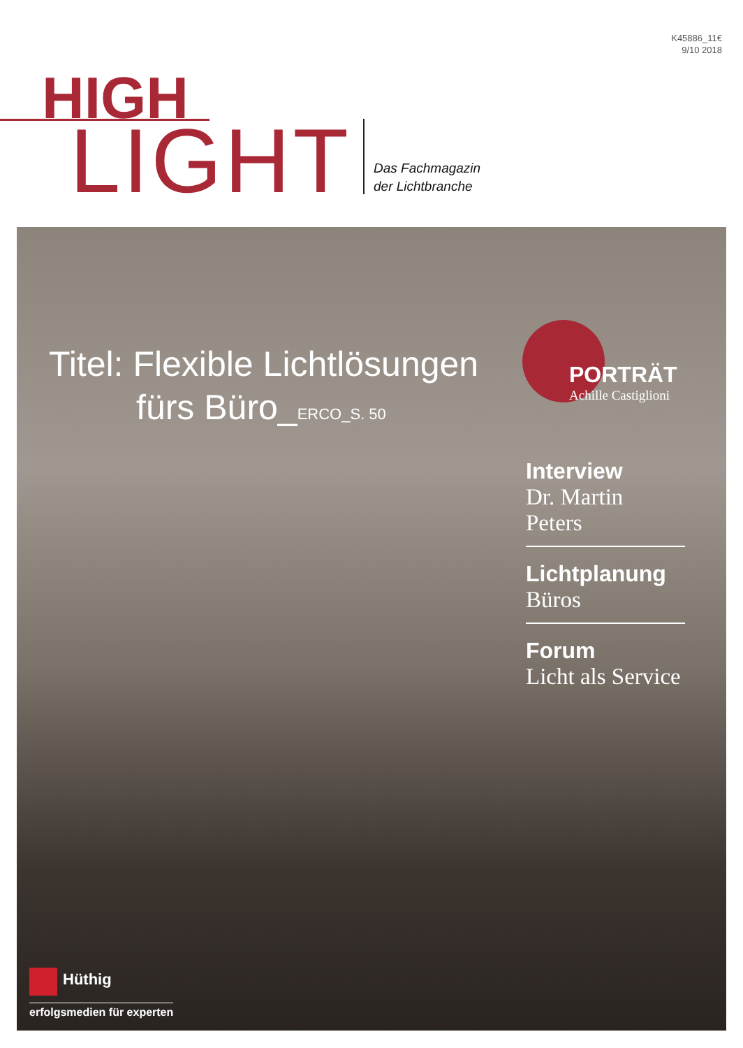K45886_11€
9/10 2018
HIGH
LIGHT
Das Fachmagazin
der Lichtbranche
Titel: Flexible Lichtlösungen
fürs Büro_ERCO_S. 50
PORTRÄT
Achille Castiglioni
Interview
Dr. Martin Peters
Lichtplanung
Büros
Forum
Licht als Service
Hüthig
erfolgsmedien für experten